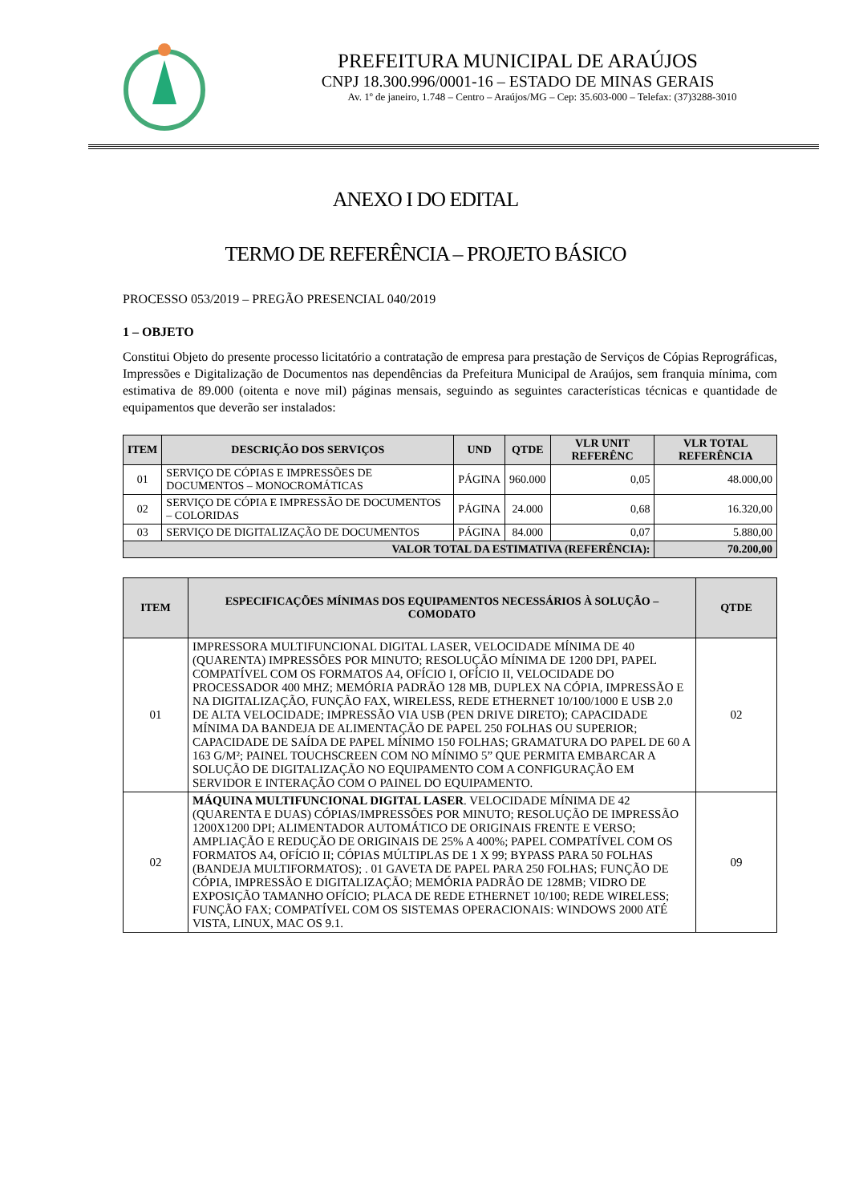PREFEITURA MUNICIPAL DE ARAÚJOS
CNPJ 18.300.996/0001-16 – ESTADO DE MINAS GERAIS
Av. 1º de janeiro, 1.748 – Centro – Araújos/MG – Cep: 35.603-000 – Telefax: (37)3288-3010
ANEXO I DO EDITAL
TERMO DE REFERÊNCIA – PROJETO BÁSICO
PROCESSO 053/2019 – PREGÃO PRESENCIAL 040/2019
1 – OBJETO
Constitui Objeto do presente processo licitatório a contratação de empresa para prestação de Serviços de Cópias Reprográficas, Impressões e Digitalização de Documentos nas dependências da Prefeitura Municipal de Araújos, sem franquia mínima, com estimativa de 89.000 (oitenta e nove mil) páginas mensais, seguindo as seguintes características técnicas e quantidade de equipamentos que deverão ser instalados:
| ITEM | DESCRIÇÃO DOS SERVIÇOS | UND | QTDE | VLR UNIT REFERÊNC | VLR TOTAL REFERÊNCIA |
| --- | --- | --- | --- | --- | --- |
| 01 | SERVIÇO DE CÓPIAS E IMPRESSÕES DE DOCUMENTOS – MONOCROMÁTICAS | PÁGINA | 960.000 | 0,05 | 48.000,00 |
| 02 | SERVIÇO DE CÓPIA E IMPRESSÃO DE DOCUMENTOS – COLORIDAS | PÁGINA | 24.000 | 0,68 | 16.320,00 |
| 03 | SERVIÇO DE DIGITALIZAÇÃO DE DOCUMENTOS | PÁGINA | 84.000 | 0,07 | 5.880,00 |
| VALOR TOTAL DA ESTIMATIVA (REFERÊNCIA): | | | | | 70.200,00 |
| ITEM | ESPECIFICAÇÕES MÍNIMAS DOS EQUIPAMENTOS NECESSÁRIOS À SOLUÇÃO – COMODATO | QTDE |
| --- | --- | --- |
| 01 | IMPRESSORA MULTIFUNCIONAL DIGITAL LASER, VELOCIDADE MÍNIMA DE 40 (QUARENTA) IMPRESSÕES POR MINUTO; RESOLUÇÃO MÍNIMA DE 1200 DPI, PAPEL COMPATÍVEL COM OS FORMATOS A4, OFÍCIO I, OFÍCIO II, VELOCIDADE DO PROCESSADOR 400 MHZ; MEMÓRIA PADRÃO 128 MB, DUPLEX NA CÓPIA, IMPRESSÃO E NA DIGITALIZAÇÃO, FUNÇÃO FAX, WIRELESS, REDE ETHERNET 10/100/1000 E USB 2.0 DE ALTA VELOCIDADE; IMPRESSÃO VIA USB (PEN DRIVE DIRETO); CAPACIDADE MÍNIMA DA BANDEJA DE ALIMENTAÇÃO DE PAPEL 250 FOLHAS OU SUPERIOR; CAPACIDADE DE SAÍDA DE PAPEL MÍNIMO 150 FOLHAS; GRAMATURA DO PAPEL DE 60 A 163 G/M²; PAINEL TOUCHSCREEN COM NO MÍNIMO 5” QUE PERMITA EMBARCAR A SOLUÇÃO DE DIGITALIZAÇÃO NO EQUIPAMENTO COM A CONFIGURAÇÃO EM SERVIDOR E INTERAÇÃO COM O PAINEL DO EQUIPAMENTO. | 02 |
| 02 | MÁQUINA MULTIFUNCIONAL DIGITAL LASER . VELOCIDADE MÍNIMA DE 42 (QUARENTA E DUAS) CÓPIAS/IMPRESSÕES POR MINUTO; RESOLUÇÃO DE IMPRESSÃO 1200X1200 DPI; ALIMENTADOR AUTOMÁTICO DE ORIGINAIS FRENTE E VERSO; AMPLIAÇÃO E REDUÇÃO DE ORIGINAIS DE 25% A 400%; PAPEL COMPATÍVEL COM OS FORMATOS A4, OFÍCIO II; CÓPIAS MÚLTIPLAS DE 1 X 99; BYPASS PARA 50 FOLHAS (BANDEJA MULTIFORMATOS); . 01 GAVETA DE PAPEL PARA 250 FOLHAS; FUNÇÃO DE CÓPIA, IMPRESSÃO E DIGITALIZAÇÃO; MEMÓRIA PADRÃO DE 128MB; VIDRO DE EXPOSIÇÃO TAMANHO OFÍCIO; PLACA DE REDE ETHERNET 10/100; REDE WIRELESS; FUNÇÃO FAX; COMPATÍVEL COM OS SISTEMAS OPERACIONAIS: WINDOWS 2000 ATÉ VISTA, LINUX, MAC OS 9.1. | 09 |